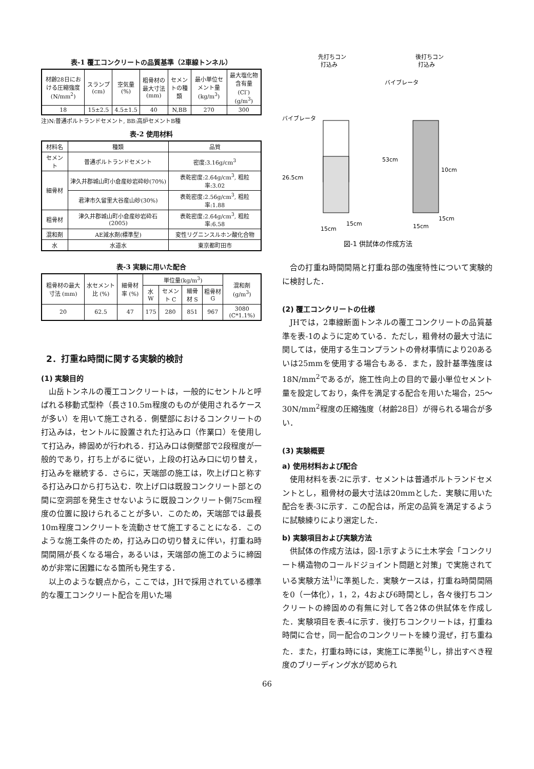表-1 覆工コンクリートの品質基準（2車線トンネル）
| 材齢28日における圧縮強度 (N/mm<sup>2</sup>) | スランプ (cm) | 空気量 (%) | 粗骨材の最大寸法 (mm) | セメントの種類 | 最小単位セメント量 (kg/m<sup>3</sup>) | 最大塩化物含有量 (Cl<sup>-</sup>) (g/m<sup>3</sup>) |
| --- | --- | --- | --- | --- | --- | --- |
| 18 | 15±2.5 | 4.5±1.5 | 40 | N,BB | 270 | 300 |
注)N:普通ポルトランドセメント, BB:高炉セメントB種
表-2 使用材料
| 材料名 | 種類 | 品質 |
| --- | --- | --- |
| セメント | 普通ポルトランドセメント | 密度:3.16g/cm<sup>3</sup> |
| 細骨材 | 津久井郡城山町小倉産砂岩砕砂(70%) | 表乾密度:2.64g/cm<sup>3</sup>, 粗粒率:3.02 |
| | 君津市久留里大谷産山砂(30%) | 表乾密度:2.56g/cm<sup>3</sup>, 粗粒率:1.88 |
| 粗骨材 | 津久井郡城山町小倉産砂岩砕石(2005) | 表乾密度:2.64g/cm<sup>3</sup>, 粗粒率:6.58 |
| 混和剤 | AE減水剤(標準型) | 変性リグニンスルホン酸化合物 |
| 水 | 水道水 | 東京都町田市 |
表-3 実験に用いた配合
| 粗骨材の最大寸法 (mm) | 水セメント比 (%) | 細骨材率 (%) | 単位量(kg/m<sup>3</sup>) | | | | 混和剤 (g/m<sup>3</sup>) |
| --- | --- | --- | --- | --- | --- | --- | --- |
| | | | 水 W | セメント C | 細骨材 S | 粗骨材 G | |
| 20 | 62.5 | 47 | 175 | 280 | 851 | 967 | 3080 (C*1.1%) |
2．打重ね時間に関する実験的検討
(1) 実験目的
山岳トンネルの覆工コンクリートは，一般的にセントルと呼ばれる移動式型枠（長さ10.5m程度のものが使用されるケースが多い）を用いて施工される．側壁部におけるコンクリートの打込みは，セントルに設置された打込み口（作業口）を使用して打込み，締固めが行われる．打込み口は側壁部で2段程度が一般的であり，打ち上がるに従い，上段の打込み口に切り替え，打込みを継続する．さらに，天端部の施工は，吹上げ口と称する打込み口から打ち込む．吹上げ口は既設コンクリート部との間に空洞部を発生させないように既設コンクリート側75cm程度の位置に設けられることが多い．このため，天端部では最長10m程度コンクリートを流動させて施工することになる．このような施工条件のため，打込み口の切り替えに伴い，打重ね時間間隔が長くなる場合，あるいは，天端部の施工のように締固めが非常に困難になる箇所も発生する．
以上のような観点から，ここでは，JHで採用されている標準的な覆工コンクリート配合を用いた場
先打ちコン
打込み
後打ちコン
打込み
バイブレータ
バイブレータ
26.5cm
53cm
10cm
15cm
15cm
15cm
15cm
図-1 供試体の作成方法
合の打重ね時間間隔と打重ね部の強度特性について実験的に検討した．
(2) 覆工コンクリートの仕様
JHでは，2車線断面トンネルの覆工コンクリートの品質基準を表-1のように定めている．ただし，粗骨材の最大寸法に関しては，使用する生コンプラントの骨材事情により20あるいは25mmを使用する場合もある．また，設計基準強度は18N/mm<sup>2</sup>であるが，施工性向上の目的で最小単位セメント量を設定しており，条件を満足する配合を用いた場合，25～30N/mm<sup>2</sup>程度の圧縮強度（材齢28日）が得られる場合が多い．
(3) 実験概要
a) 使用材料および配合
使用材料を表-2に示す．セメントは普通ポルトランドセメントとし，粗骨材の最大寸法は20mmとした．実験に用いた配合を表-3に示す．この配合は，所定の品質を満足するように試験練りにより選定した．
b) 実験項目および実験方法
供試体の作成方法は，図-1示すように土木学会「コンクリート構造物のコールドジョイント問題と対策」で実施されている実験方法<sup>1)</sup>に準拠した．実験ケースは，打重ね時間間隔を0（一体化），1，2，4および6時間とし，各々後打ちコンクリートの締固めの有無に対して各2体の供試体を作成した．実験項目を表-4に示す．後打ちコンクリートは，打重ね時間に合せ，同一配合のコンクリートを練り混ぜ，打ち重ねた．また，打重ね時には，実施工に準拠<sup>4)</sup>し，排出すべき程度のブリーディング水が認められ
66